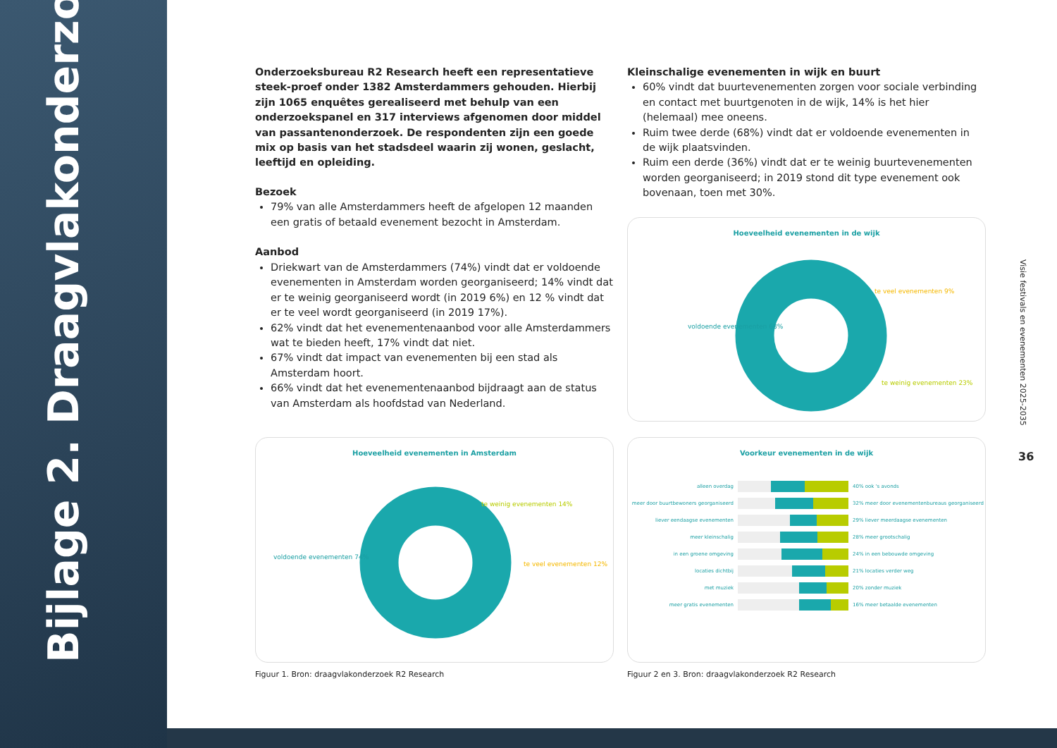Bijlage 2. Draagvlakonderzoek
Onderzoeksbureau R2 Research heeft een representatieve steek-proef onder 1382 Amsterdammers gehouden. Hierbij zijn 1065 enquêtes gerealiseerd met behulp van een onderzoekspanel en 317 interviews afgenomen door middel van passantenonderzoek. De respondenten zijn een goede mix op basis van het stadsdeel waarin zij wonen, geslacht, leeftijd en opleiding.
Bezoek
79% van alle Amsterdammers heeft de afgelopen 12 maanden een gratis of betaald evenement bezocht in Amsterdam.
Aanbod
Driekwart van de Amsterdammers (74%) vindt dat er voldoende evenementen in Amsterdam worden georganiseerd; 14% vindt dat er te weinig georganiseerd wordt (in 2019 6%) en 12 % vindt dat er te veel wordt georganiseerd (in 2019 17%).
62% vindt dat het evenementenaanbod voor alle Amsterdammers wat te bieden heeft, 17% vindt dat niet.
67% vindt dat impact van evenementen bij een stad als Amsterdam hoort.
66% vindt dat het evenementenaanbod bijdraagt aan de status van Amsterdam als hoofdstad van Nederland.
Kleinschalige evenementen in wijk en buurt
60% vindt dat buurtevenementen zorgen voor sociale verbinding en contact met buurtgenoten in de wijk, 14% is het hier (helemaal) mee oneens.
Ruim twee derde (68%) vindt dat er voldoende evenementen in de wijk plaatsvinden.
Ruim een derde (36%) vindt dat er te weinig buurtevenementen worden georganiseerd; in 2019 stond dit type evenement ook bovenaan, toen met 30%.
Hoeveelheid evenementen in de wijk
voldoende evenementen 68%
te veel evenementen 9%
te weinig evenementen 23%
Hoeveelheid evenementen in Amsterdam
voldoende evenementen 74%
te weinig evenementen 14%
te veel evenementen 12%
Voorkeur evenementen in de wijk
alleen overdag 40% ook 's avonds
meer door buurtbewoners georganiseerd 32% meer door evenementenbureaus georganiseerd
liever eendaagse evenementen 29% liever meerdaagse evenementen
meer kleinschalig 28% meer grootschalig
in een groene omgeving 24% in een bebouwde omgeving
locaties dichtbij 21% locaties verder weg
met muziek 20% zonder muziek
meer gratis evenementen 16% meer betaalde evenementen
Figuur 1. Bron: draagvlakonderzoek R2 Research
Figuur 2 en 3. Bron: draagvlakonderzoek R2 Research
Visie festivals en evenementen 2025-2035
36